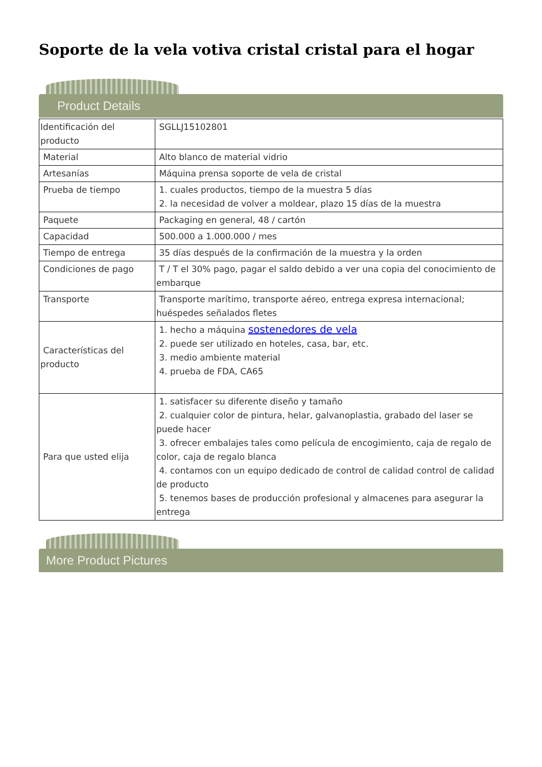Soporte de la vela votiva cristal cristal para el hogar
Product Details
| Identificación del producto | SGLLJ15102801 |
| Material | Alto blanco de material vidrio |
| Artesanías | Máquina prensa soporte de vela de cristal |
| Prueba de tiempo | 1. cuales productos, tiempo de la muestra 5 días 2. la necesidad de volver a moldear, plazo 15 días de la muestra |
| Paquete | Packaging en general, 48 / cartón |
| Capacidad | 500.000 a 1.000.000 / mes |
| Tiempo de entrega | 35 días después de la confirmación de la muestra y la orden |
| Condiciones de pago | T / T el 30% pago, pagar el saldo debido a ver una copia del conocimiento de embarque |
| Transporte | Transporte marítimo, transporte aéreo, entrega expresa internacional; huéspedes señalados fletes |
| Características del producto | 1. hecho a máquina sostenedores de vela 2. puede ser utilizado en hoteles, casa, bar, etc. 3. medio ambiente material 4. prueba de FDA, CA65 |
| Para que usted elija | 1. satisfacer su diferente diseño y tamaño 2. cualquier color de pintura, helar, galvanoplastia, grabado del laser se puede hacer 3. ofrecer embalajes tales como película de encogimiento, caja de regalo de color, caja de regalo blanca 4. contamos con un equipo dedicado de control de calidad control de calidad de producto 5. tenemos bases de producción profesional y almacenes para asegurar la entrega |
More Product Pictures